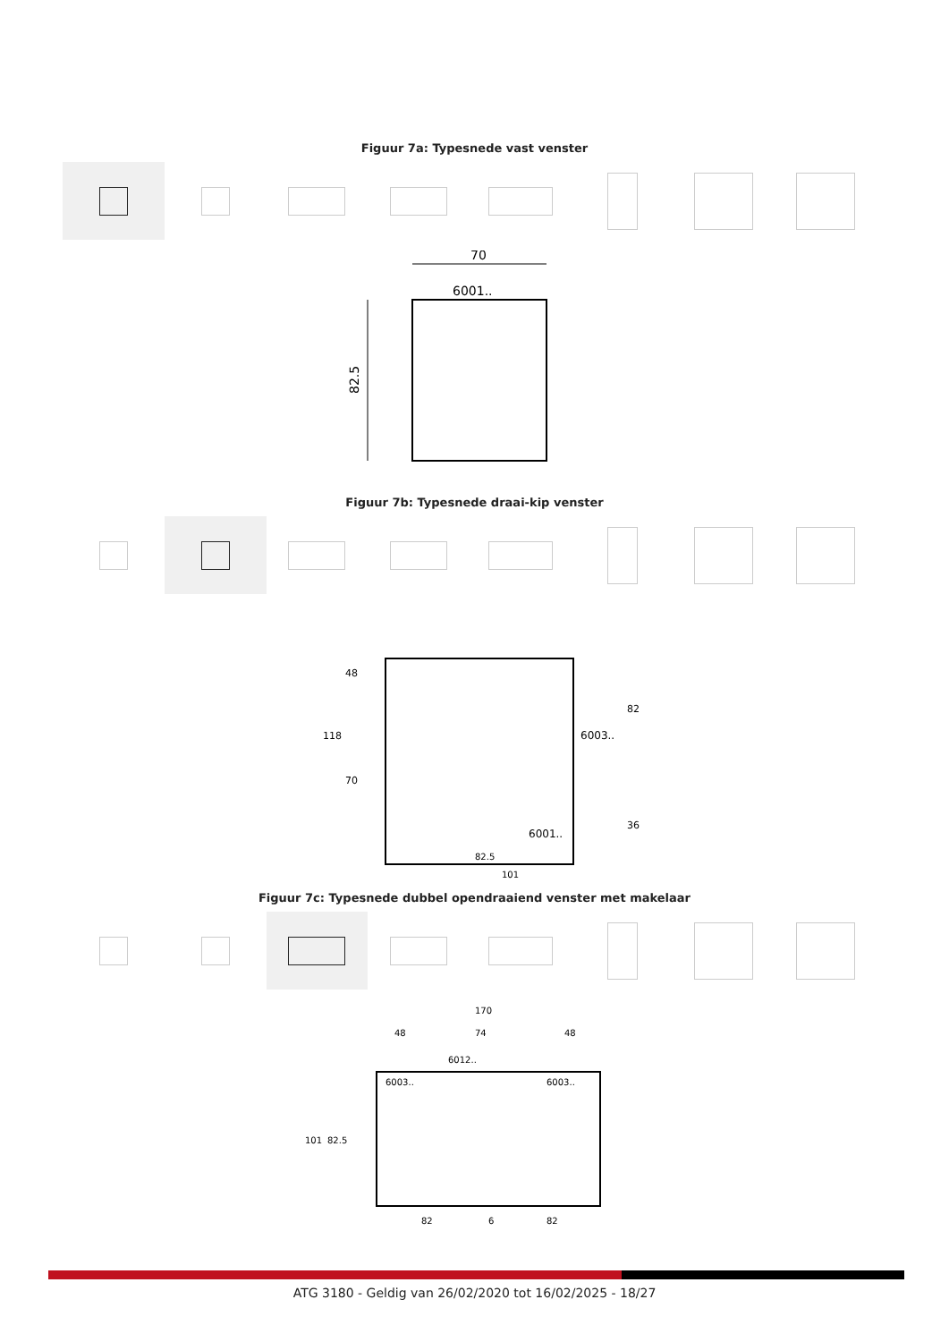Figuur 7a: Typesnede vast venster
70
6001..
82.5
Figuur 7b: Typesnede draai-kip venster
118
48
70
82
36
6003..
6001..
82.5
101
Figuur 7c: Typesnede dubbel opendraaiend venster met makelaar
170
48
74
48
6012..
6003..
6003..
101
82.5
82
6
82
ATG 3180 - Geldig van 26/02/2020 tot 16/02/2025 - 18/27